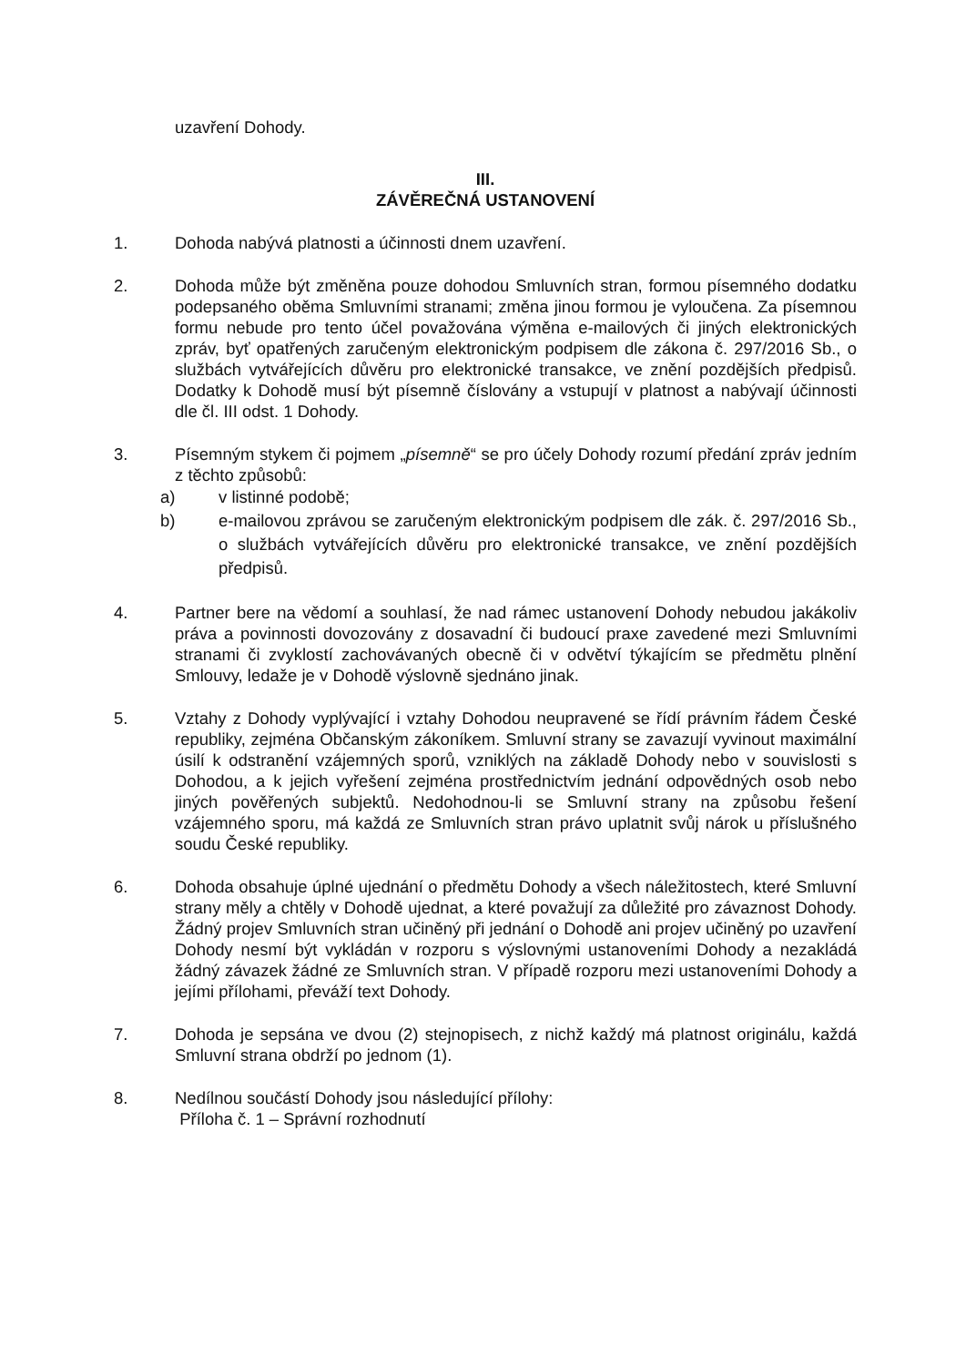uzavření Dohody.
III.
ZÁVĚREČNÁ USTANOVENÍ
1. Dohoda nabývá platnosti a účinnosti dnem uzavření.
2. Dohoda může být změněna pouze dohodou Smluvních stran, formou písemného dodatku podepsaného oběma Smluvními stranami; změna jinou formou je vyloučena. Za písemnou formu nebude pro tento účel považována výměna e-mailových či jiných elektronických zpráv, byť opatřených zaručeným elektronickým podpisem dle zákona č. 297/2016 Sb., o službách vytvářejících důvěru pro elektronické transakce, ve znění pozdějších předpisů. Dodatky k Dohodě musí být písemně číslovány a vstupují v platnost a nabývají účinnosti dle čl. III odst. 1 Dohody.
3. Písemným stykem či pojmem „písemně“ se pro účely Dohody rozumí předání zpráv jedním z těchto způsobů:
a) v listinné podobě;
b) e-mailovou zprávou se zaručeným elektronickým podpisem dle zák. č. 297/2016 Sb., o službách vytvářejících důvěru pro elektronické transakce, ve znění pozdějších předpisů.
4. Partner bere na vědomí a souhlasí, že nad rámec ustanovení Dohody nebudou jakákoliv práva a povinnosti dovozovány z dosavadní či budoucí praxe zavedené mezi Smluvními stranami či zvyklostí zachovávaných obecně či v odvětví týkajícím se předmětu plnění Smlouvy, ledaže je v Dohodě výslovně sjednáno jinak.
5. Vztahy z Dohody vyplývající i vztahy Dohodou neupravené se řídí právním řádem České republiky, zejména Občanským zákoníkem. Smluvní strany se zavazují vyvinout maximální úsilí k odstranění vzájemných sporů, vzniklých na základě Dohody nebo v souvislosti s Dohodou, a k jejich vyřešení zejména prostřednictvím jednání odpovědných osob nebo jiných pověřených subjektů. Nedohodnou-li se Smluvní strany na způsobu řešení vzájemného sporu, má každá ze Smluvních stran právo uplatnit svůj nárok u příslušného soudu České republiky.
6. Dohoda obsahuje úplné ujednání o předmětu Dohody a všech náležitostech, které Smluvní strany měly a chtěly v Dohodě ujednat, a které považují za důležité pro závaznost Dohody. Žádný projev Smluvních stran učiněný při jednání o Dohodě ani projev učiněný po uzavření Dohody nesmí být vykládán v rozporu s výslovnými ustanoveními Dohody a nezakládá žádný závazek žádné ze Smluvních stran. V případě rozporu mezi ustanoveními Dohody a jejími přílohami, převáží text Dohody.
7. Dohoda je sepsána ve dvou (2) stejnopisech, z nichž každý má platnost originálu, každá Smluvní strana obdrží po jednom (1).
8. Nedílnou součástí Dohody jsou následující přílohy:
Příloha č. 1 – Správní rozhodnutí